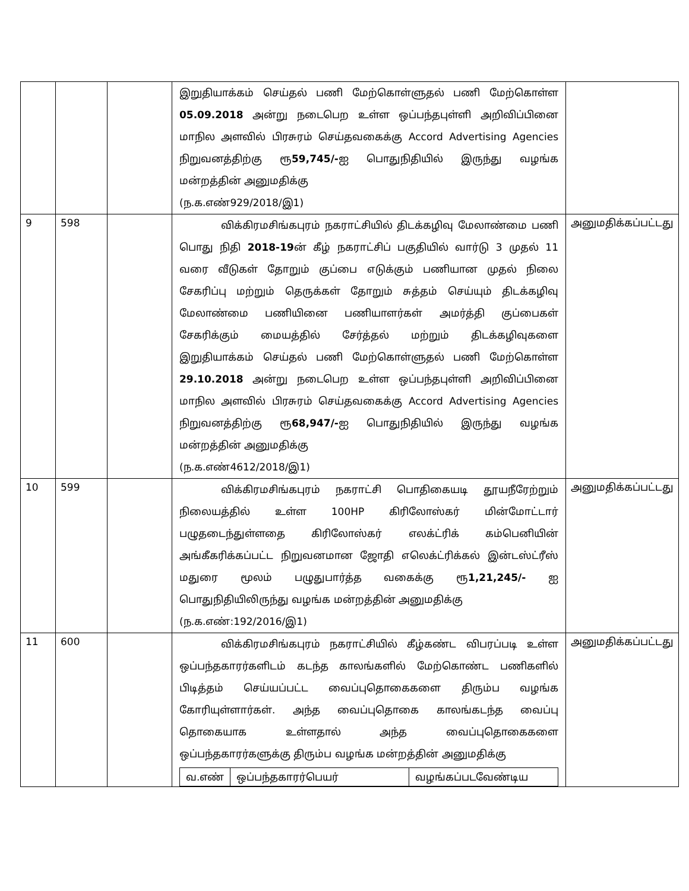| | | | இறுதியாக்கம் செய்தல் பணி மேற்கொள்ளுதல் பணி மேற்கொள்ள 05.09.2018 அன்று நடைபெற உள்ள ஒப்பந்தபுள்ளி அறிவிப்பினை மாநில அளவில் பிரசுரம் செய்தவகைக்கு Accord Advertising Agencies நிறுவனத்திற்கு ரூ 59,745/- ஐ பொதுநிதியில் இருந்து வழங்க மன்றத்தின் அனுமதிக்கு (ந.க.எண்929/2018/இ1) | |
| 9 | 598 | | விக்கிரமசிங்கபுரம் நகராட்சியில் திடக்கழிவு மேலாண்மை பணி பொது நிதி 2018-19 ன் கீழ் நகராட்சிப் பகுதியில் வார்டு 3 முதல் 11 வரை வீடுகள் தோறும் குப்பை எடுக்கும் பணியான முதல் நிலை சேகரிப்பு மற்றும் தெருக்கள் தோறும் சுத்தம் செய்யும் திடக்கழிவு மேலாண்மை பணியினை பணியாளர்கள் அமர்த்தி குப்பைகள் சேகரிக்கும் மையத்தில் சேர்த்தல் மற்றும் திடக்கழிவுகளை இறுதியாக்கம் செய்தல் பணி மேற்கொள்ளுதல் பணி மேற்கொள்ள 29.10.2018 அன்று நடைபெற உள்ள ஒப்பந்தபுள்ளி அறிவிப்பினை மாநில அளவில் பிரசுரம் செய்தவகைக்கு Accord Advertising Agencies நிறுவனத்திற்கு ரூ 68,947/- ஐ பொதுநிதியில் இருந்து வழங்க மன்றத்தின் அனுமதிக்கு (ந.க.எண்4612/2018/இ1) | அனுமதிக்கப்பட்டது |
| 10 | 599 | | விக்கிரமசிங்கபுரம் நகராட்சி பொதிகையடி தூயநீரேற்றும் நிலையத்தில் உள்ள 100HP கிரிலோஸ்கர் மின்மோட்டார் பழுதடைந்துள்ளதை கிரிலோஸ்கர் எலக்ட்ரிக் கம்பெனியின் அங்கீகரிக்கப்பட்ட நிறுவனமான ஜோதி எலெக்ட்ரிக்கல் இன்டஸ்ட்ரீஸ் மதுரை மூலம் பழுதுபார்த்த வகைக்கு ரூ 1,21,245/- ஐ பொதுநிதியிலிருந்து வழங்க மன்றத்தின் அனுமதிக்கு (ந.க.எண்:192/2016/இ1) | அனுமதிக்கப்பட்டது |
| 11 | 600 | | விக்கிரமசிங்கபுரம் நகராட்சியில் கீழ்கண்ட விபரப்படி உள்ள ஒப்பந்தகாரர்களிடம் கடந்த காலங்களில் மேற்கொண்ட பணிகளில் பிடித்தம் செய்யப்பட்ட வைப்புதொகைகளை திரும்ப வழங்க கோரியுள்ளார்கள். அந்த வைப்புதொகை காலங்கடந்த வைப்பு தொகையாக உள்ளதால் அந்த வைப்புதொகைகளை ஒப்பந்தகாரர்களுக்கு திரும்ப வழங்க மன்றத்தின் அனுமதிக்கு / வ.எண் / ஒப்பந்தகாரர்பெயர் / வழங்கப்படவேண்டிய / | அனுமதிக்கப்பட்டது |